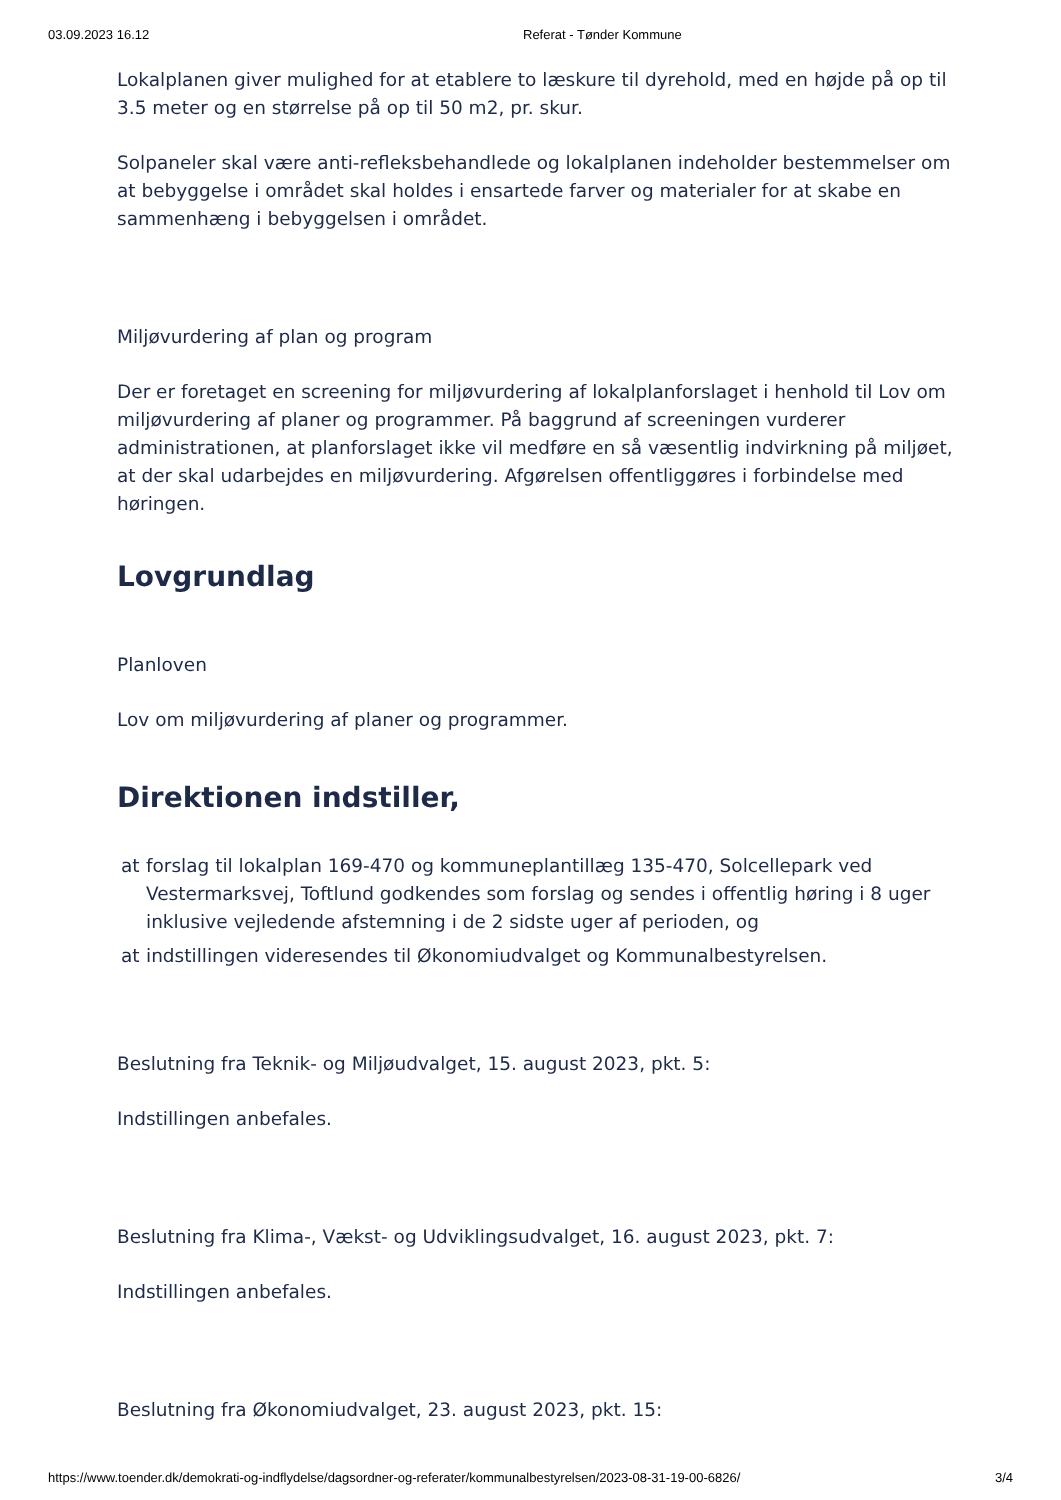03.09.2023 16.12 Referat - Tønder Kommune
Lokalplanen giver mulighed for at etablere to læskure til dyrehold, med en højde på op til 3.5 meter og en størrelse på op til 50 m2, pr. skur.
Solpaneler skal være anti-refleksbehandlede og lokalplanen indeholder bestemmelser om at bebyggelse i området skal holdes i ensartede farver og materialer for at skabe en sammenhæng i bebyggelsen i området.
Miljøvurdering af plan og program
Der er foretaget en screening for miljøvurdering af lokalplanforslaget i henhold til Lov om miljøvurdering af planer og programmer. På baggrund af screeningen vurderer administrationen, at planforslaget ikke vil medføre en så væsentlig indvirkning på miljøet, at der skal udarbejdes en miljøvurdering. Afgørelsen offentliggøres i forbindelse med høringen.
Lovgrundlag
Planloven
Lov om miljøvurdering af planer og programmer.
Direktionen indstiller,
at forslag til lokalplan 169-470 og kommuneplantillæg 135-470, Solcellepark ved Vestermarksvej, Toftlund godkendes som forslag og sendes i offentlig høring i 8 uger inklusive vejledende afstemning i de 2 sidste uger af perioden, og
at indstillingen videresendes til Økonomiudvalget og Kommunalbestyrelsen.
Beslutning fra Teknik- og Miljøudvalget, 15. august 2023, pkt. 5:
Indstillingen anbefales.
Beslutning fra Klima-, Vækst- og Udviklingsudvalget, 16. august 2023, pkt. 7:
Indstillingen anbefales.
Beslutning fra Økonomiudvalget, 23. august 2023, pkt. 15:
https://www.toender.dk/demokrati-og-indflydelse/dagsordner-og-referater/kommunalbestyrelsen/2023-08-31-19-00-6826/ 3/4